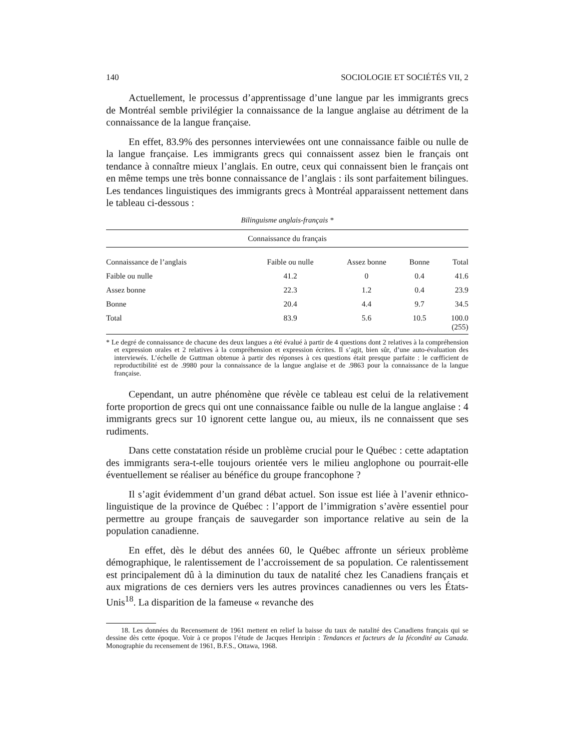140 SOCIOLOGIE ET SOCIÉTÉS VII, 2
Actuellement, le processus d’apprentissage d’une langue par les immigrants grecs de Montréal semble privilégier la connaissance de la langue anglaise au détriment de la connaissance de la langue française.
En effet, 83.9% des personnes interviewées ont une connaissance faible ou nulle de la langue française. Les immigrants grecs qui connaissent assez bien le français ont tendance à connaître mieux l’anglais. En outre, ceux qui connaissent bien le français ont en même temps une très bonne connaissance de l’anglais : ils sont parfaitement bilingues. Les tendances linguistiques des immigrants grecs à Montréal apparaissent nettement dans le tableau ci-dessous :
Bilinguisme anglais-français *
| Connaissance du français | | | | |
| --- | --- | --- | --- | --- |
| Connaissance de l’anglais | Faible ou nulle | Assez bonne | Bonne | Total |
| Faible ou nulle | 41.2 | 0 | 0.4 | 41.6 |
| Assez bonne | 22.3 | 1.2 | 0.4 | 23.9 |
| Bonne | 20.4 | 4.4 | 9.7 | 34.5 |
| Total | 83.9 | 5.6 | 10.5 | 100.0 (255) |
* Le degré de connaissance de chacune des deux langues a été évalué à partir de 4 questions dont 2 relatives à la compréhension et expression orales et 2 relatives à la compréhension et expression écrites. Il s’agit, bien sûr, d’une auto-évaluation des interviewés. L’échelle de Guttman obtenue à partir des réponses à ces questions était presque parfaite : le cœfficient de reproductibilité est de .9980 pour la connaissance de la langue anglaise et de .9863 pour la connaissance de la langue française.
Cependant, un autre phénomène que révèle ce tableau est celui de la relativement forte proportion de grecs qui ont une connaissance faible ou nulle de la langue anglaise : 4 immigrants grecs sur 10 ignorent cette langue ou, au mieux, ils ne connaissent que ses rudiments.
Dans cette constatation réside un problème crucial pour le Québec : cette adaptation des immigrants sera-t-elle toujours orientée vers le milieu anglophone ou pourrait-elle éventuellement se réaliser au bénéfice du groupe francophone ?
Il s’agit évidemment d’un grand débat actuel. Son issue est liée à l’avenir ethnico-linguistique de la province de Québec : l’apport de l’immigration s’avère essentiel pour permettre au groupe français de sauvegarder son importance relative au sein de la population canadienne.
En effet, dès le début des années 60, le Québec affronte un sérieux problème démographique, le ralentissement de l’accroissement de sa population. Ce ralentissement est principalement dû à la diminution du taux de natalité chez les Canadiens français et aux migrations de ces derniers vers les autres provinces canadiennes ou vers les États-Unis<sup>18</sup>. La disparition de la fameuse « revanche des
18. Les données du Recensement de 1961 mettent en relief la baisse du taux de natalité des Canadiens français qui se dessine dès cette époque. Voir à ce propos l’étude de Jacques Henripin : Tendances et facteurs de la fécondité au Canada. Monographie du recensement de 1961, B.F.S., Ottawa, 1968.